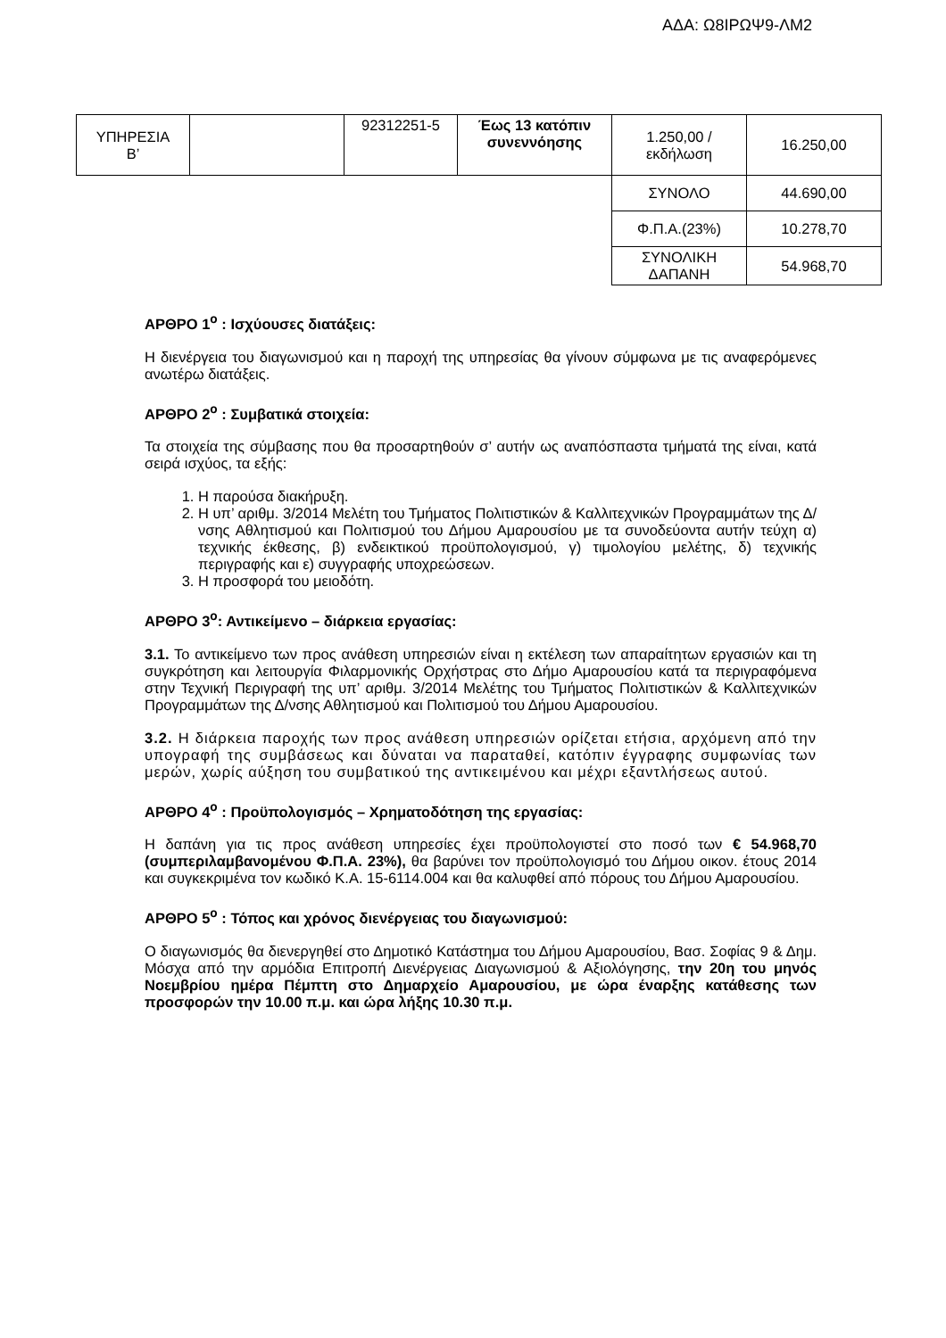ΑΔΑ: Ω8ΙΡΩΨ9-ΛΜ2
| ΥΠΗΡΕΣΙΑ Β’ | | 92312251-5 | Έως 13 κατόπιν συνεννόησης | 1.250,00 / εκδήλωση | 16.250,00 |
| | | | | ΣΥΝΟΛΟ | 44.690,00 |
| | | | | Φ.Π.Α.(23%) | 10.278,70 |
| | | | | ΣΥΝΟΛΙΚΗ ΔΑΠΑΝΗ | 54.968,70 |
ΑΡΘΡΟ 1<sup>ο</sup> : Ισχύουσες διατάξεις:
Η διενέργεια του διαγωνισμού και η παροχή της υπηρεσίας θα γίνουν σύμφωνα με τις αναφερόμενες ανωτέρω διατάξεις.
ΑΡΘΡΟ 2<sup>ο</sup> : Συμβατικά στοιχεία:
Τα στοιχεία της σύμβασης που θα προσαρτηθούν σ’ αυτήν ως αναπόσπαστα τμήματά της είναι, κατά σειρά ισχύος, τα εξής:
1. Η παρούσα διακήρυξη.
2. Η υπ’ αριθμ. 3/2014 Μελέτη του Τμήματος Πολιτιστικών & Καλλιτεχνικών Προγραμμάτων της Δ/νσης Αθλητισμού και Πολιτισμού του Δήμου Αμαρουσίου με τα συνοδεύοντα αυτήν τεύχη α) τεχνικής έκθεσης, β) ενδεικτικού προϋπολογισμού, γ) τιμολογίου μελέτης, δ) τεχνικής περιγραφής και ε) συγγραφής υποχρεώσεων.
3. Η προσφορά του μειοδότη.
ΑΡΘΡΟ 3<sup>ο</sup>: Αντικείμενο – διάρκεια εργασίας:
3.1. Το αντικείμενο των προς ανάθεση υπηρεσιών είναι η εκτέλεση των απαραίτητων εργασιών και τη συγκρότηση και λειτουργία Φιλαρμονικής Ορχήστρας στο Δήμο Αμαρουσίου κατά τα περιγραφόμενα στην Τεχνική Περιγραφή της υπ’ αριθμ. 3/2014 Μελέτης του Τμήματος Πολιτιστικών & Καλλιτεχνικών Προγραμμάτων της Δ/νσης Αθλητισμού και Πολιτισμού του Δήμου Αμαρουσίου.
3.2. Η διάρκεια παροχής των προς ανάθεση υπηρεσιών ορίζεται ετήσια, αρχόμενη από την υπογραφή της συμβάσεως και δύναται να παραταθεί, κατόπιν έγγραφης συμφωνίας των μερών, χωρίς αύξηση του συμβατικού της αντικειμένου και μέχρι εξαντλήσεως αυτού.
ΑΡΘΡΟ 4<sup>ο</sup> : Προϋπολογισμός – Χρηματοδότηση της εργασίας:
Η δαπάνη για τις προς ανάθεση υπηρεσίες έχει προϋπολογιστεί στο ποσό των € 54.968,70 (συμπεριλαμβανομένου Φ.Π.Α. 23%), θα βαρύνει τον προϋπολογισμό του Δήμου οικον. έτους 2014 και συγκεκριμένα τον κωδικό Κ.Α. 15-6114.004 και θα καλυφθεί από πόρους του Δήμου Αμαρουσίου.
ΑΡΘΡΟ 5<sup>ο</sup> : Τόπος και χρόνος διενέργειας του διαγωνισμού:
Ο διαγωνισμός θα διενεργηθεί στο Δημοτικό Κατάστημα του Δήμου Αμαρουσίου, Βασ. Σοφίας 9 & Δημ. Μόσχα από την αρμόδια Επιτροπή Διενέργειας Διαγωνισμού & Αξιολόγησης, την 20η του μηνός Νοεμβρίου ημέρα Πέμπτη στο Δημαρχείο Αμαρουσίου, με ώρα έναρξης κατάθεσης των προσφορών την 10.00 π.μ. και ώρα λήξης 10.30 π.μ.